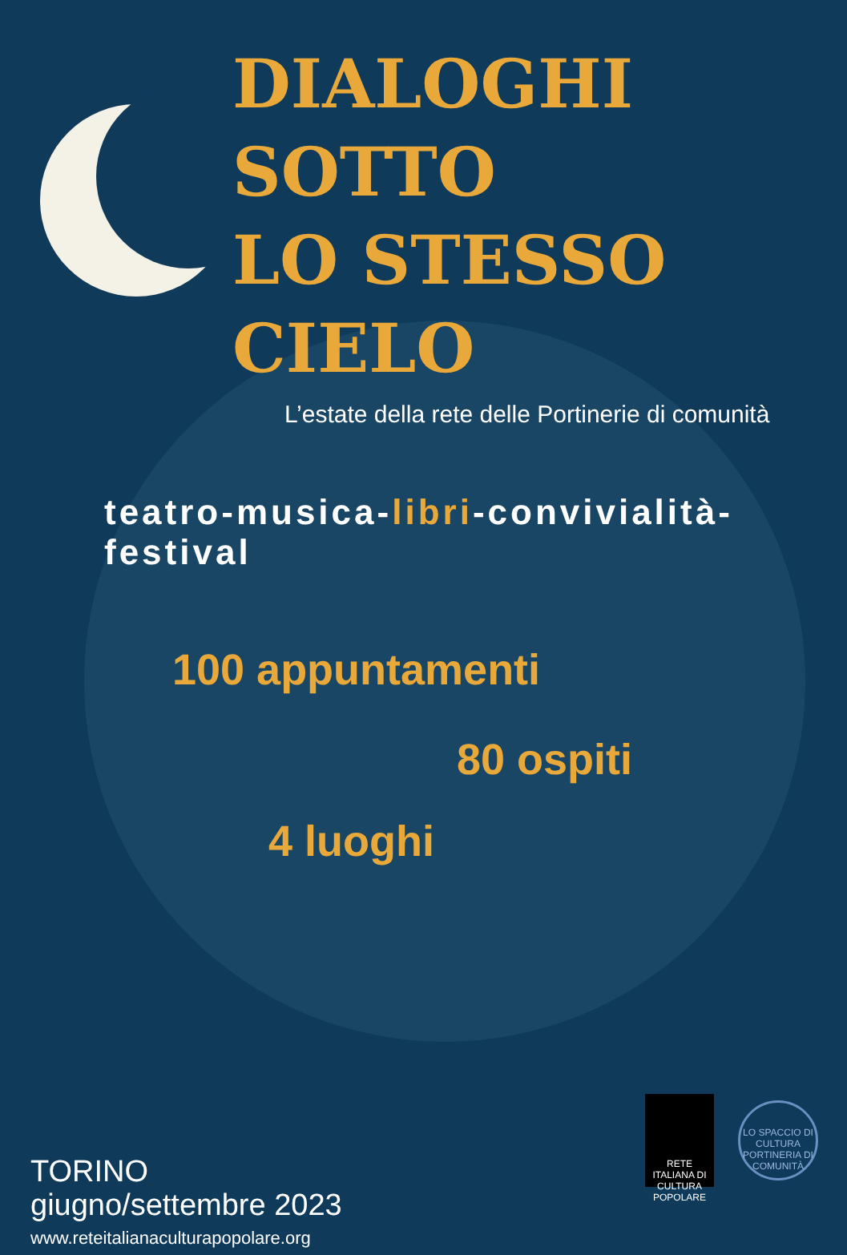DIALOGHI SOTTO
LO STESSO CIELO
L’estate della rete delle Portinerie di comunità
teatro-musica-libri-convivialità-festival
100 appuntamenti
80 ospiti
4 luoghi
TORINO
giugno/settembre 2023
www.reteitalianaculturapopolare.org
RETE ITALIANA DI CULTURA POPOLARE
LO SPACCIO DI CULTURA
PORTINERIA DI COMUNITÀ